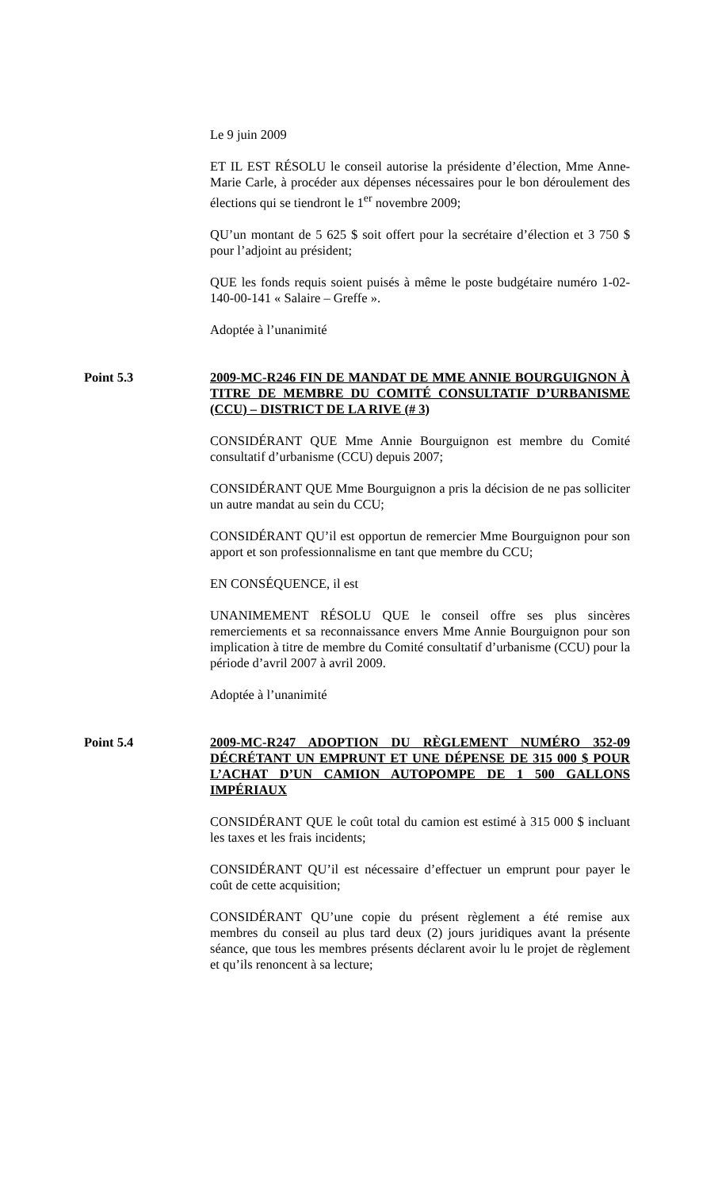Le 9 juin 2009
ET IL EST RÉSOLU le conseil autorise la présidente d’élection, Mme Anne-Marie Carle, à procéder aux dépenses nécessaires pour le bon déroulement des élections qui se tiendront le 1<sup>er</sup> novembre 2009;
QU’un montant de 5 625 $ soit offert pour la secrétaire d’élection et 3 750 $ pour l’adjoint au président;
QUE les fonds requis soient puisés à même le poste budgétaire numéro 1-02-140-00-141 « Salaire – Greffe ».
Adoptée à l’unanimité
Point 5.3 2009-MC-R246 FIN DE MANDAT DE MME ANNIE BOURGUIGNON À TITRE DE MEMBRE DU COMITÉ CONSULTATIF D’URBANISME (CCU) – DISTRICT DE LA RIVE (# 3)
CONSIDÉRANT QUE Mme Annie Bourguignon est membre du Comité consultatif d’urbanisme (CCU) depuis 2007;
CONSIDÉRANT QUE Mme Bourguignon a pris la décision de ne pas solliciter un autre mandat au sein du CCU;
CONSIDÉRANT QU’il est opportun de remercier Mme Bourguignon pour son apport et son professionnalisme en tant que membre du CCU;
EN CONSÉQUENCE, il est
UNANIMEMENT RÉSOLU QUE le conseil offre ses plus sincères remerciements et sa reconnaissance envers Mme Annie Bourguignon pour son implication à titre de membre du Comité consultatif d’urbanisme (CCU) pour la période d’avril 2007 à avril 2009.
Adoptée à l’unanimité
Point 5.4 2009-MC-R247 ADOPTION DU RÈGLEMENT NUMÉRO 352-09 DÉCRÉTANT UN EMPRUNT ET UNE DÉPENSE DE 315 000 $ POUR L’ACHAT D’UN CAMION AUTOPOMPE DE 1 500 GALLONS IMPÉRIAUX
CONSIDÉRANT QUE le coût total du camion est estimé à 315 000 $ incluant les taxes et les frais incidents;
CONSIDÉRANT QU’il est nécessaire d’effectuer un emprunt pour payer le coût de cette acquisition;
CONSIDÉRANT QU’une copie du présent règlement a été remise aux membres du conseil au plus tard deux (2) jours juridiques avant la présente séance, que tous les membres présents déclarent avoir lu le projet de règlement et qu’ils renoncent à sa lecture;